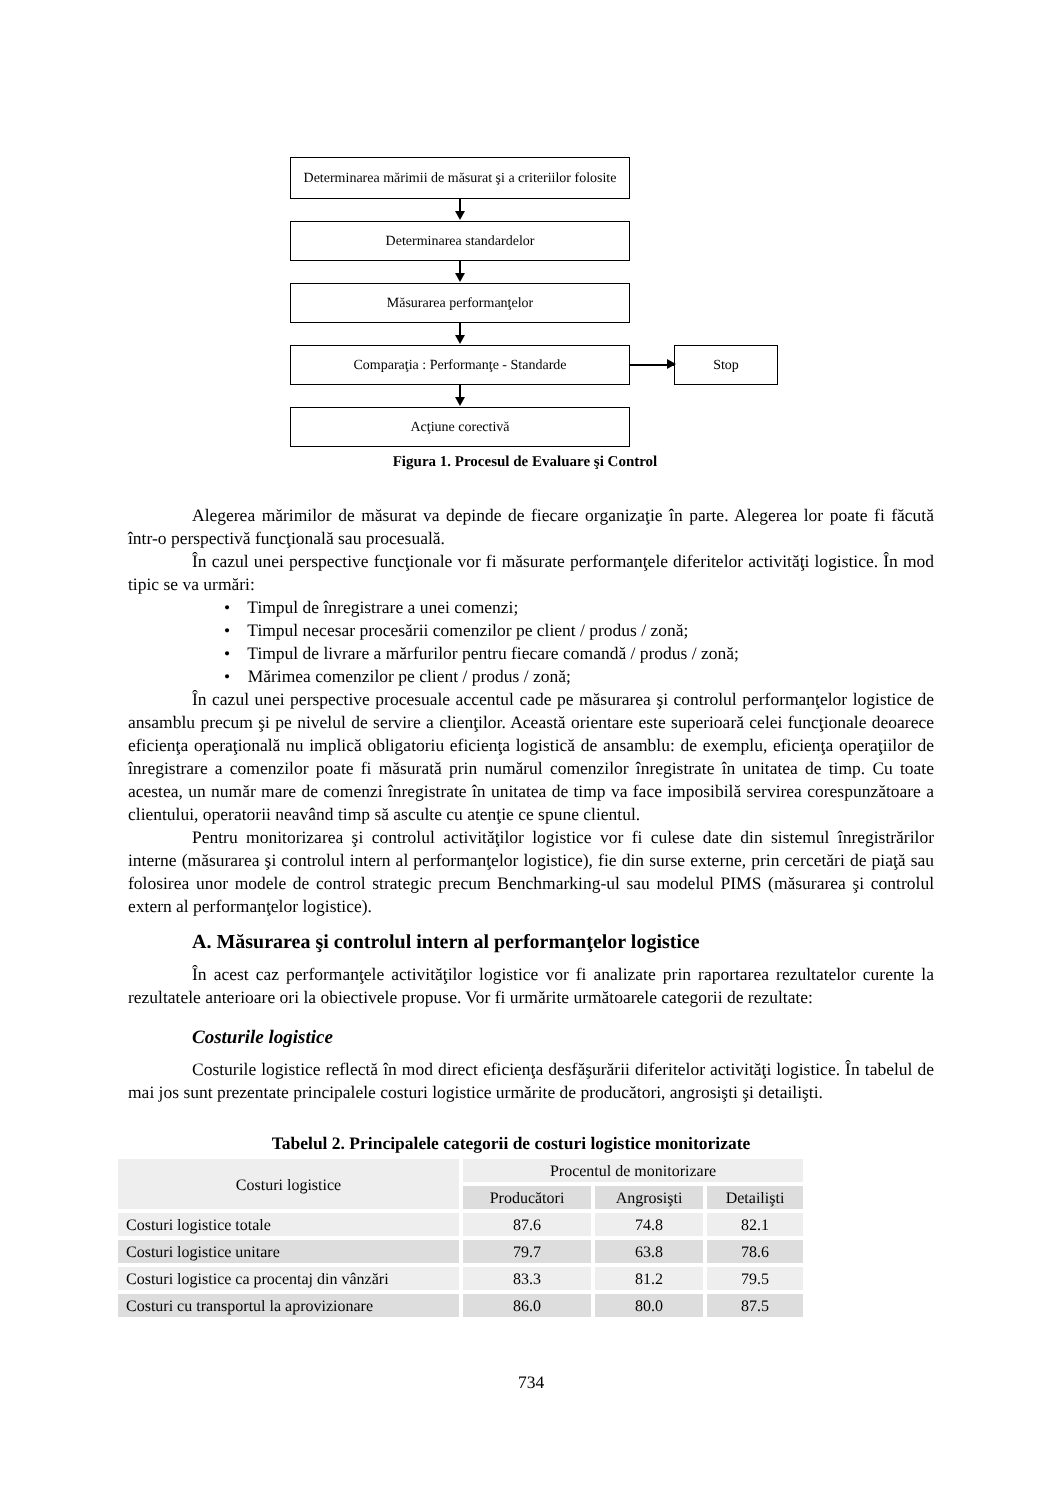Determinarea mărimii de măsurat şi a criteriilor folosite
Determinarea standardelor
Măsurarea performanţelor
Comparaţia : Performanţe - Standarde Stop
Acţiune corectivă
Figura 1. Procesul de Evaluare şi Control
Alegerea mărimilor de măsurat va depinde de fiecare organizaţie în parte. Alegerea lor poate fi făcută într-o perspectivă funcţională sau procesuală.
În cazul unei perspective funcţionale vor fi măsurate performanţele diferitelor activităţi logistice. În mod tipic se va urmări:
• Timpul de înregistrare a unei comenzi;
• Timpul necesar procesării comenzilor pe client / produs / zonă;
• Timpul de livrare a mărfurilor pentru fiecare comandă / produs / zonă;
• Mărimea comenzilor pe client / produs / zonă;
În cazul unei perspective procesuale accentul cade pe măsurarea şi controlul performanţelor logistice de ansamblu precum şi pe nivelul de servire a clienţilor. Această orientare este superioară celei funcţionale deoarece eficienţa operaţională nu implică obligatoriu eficienţa logistică de ansamblu: de exemplu, eficienţa operaţiilor de înregistrare a comenzilor poate fi măsurată prin numărul comenzilor înregistrate în unitatea de timp. Cu toate acestea, un număr mare de comenzi înregistrate în unitatea de timp va face imposibilă servirea corespunzătoare a clientului, operatorii neavând timp să asculte cu atenţie ce spune clientul.
Pentru monitorizarea şi controlul activităţilor logistice vor fi culese date din sistemul înregistrărilor interne (măsurarea şi controlul intern al performanţelor logistice), fie din surse externe, prin cercetări de piaţă sau folosirea unor modele de control strategic precum Benchmarking-ul sau modelul PIMS (măsurarea şi controlul extern al performanţelor logistice).
A. Măsurarea şi controlul intern al performanţelor logistice
În acest caz performanţele activităţilor logistice vor fi analizate prin raportarea rezultatelor curente la rezultatele anterioare ori la obiectivele propuse. Vor fi urmărite următoarele categorii de rezultate:
Costurile logistice
Costurile logistice reflectă în mod direct eficienţa desfăşurării diferitelor activităţi logistice. În tabelul de mai jos sunt prezentate principalele costuri logistice urmărite de producători, angrosişti şi detailişti.
Tabelul 2. Principalele categorii de costuri logistice monitorizate
| Costuri logistice | Procentul de monitorizare | | |
| --- | --- | --- | --- |
| | Producători | Angrosişti | Detailişti |
| Costuri logistice totale | 87.6 | 74.8 | 82.1 |
| Costuri logistice unitare | 79.7 | 63.8 | 78.6 |
| Costuri logistice ca procentaj din vânzări | 83.3 | 81.2 | 79.5 |
| Costuri cu transportul la aprovizionare | 86.0 | 80.0 | 87.5 |
734